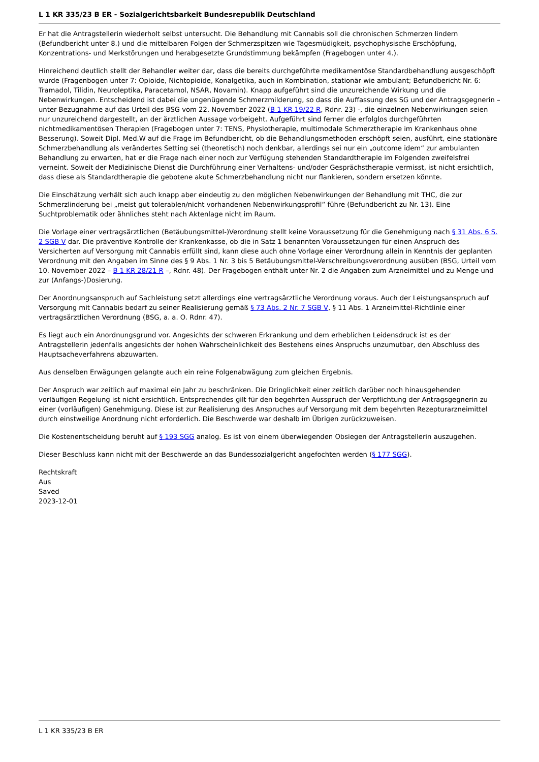L 1 KR 335/23 B ER - Sozialgerichtsbarkeit Bundesrepublik Deutschland
Er hat die Antragstellerin wiederholt selbst untersucht. Die Behandlung mit Cannabis soll die chronischen Schmerzen lindern (Befundbericht unter 8.) und die mittelbaren Folgen der Schmerzspitzen wie Tagesmüdigkeit, psychophysische Erschöpfung, Konzentrations- und Merkstörungen und herabgesetzte Grundstimmung bekämpfen (Fragebogen unter 4.).
Hinreichend deutlich stellt der Behandler weiter dar, dass die bereits durchgeführte medikamentöse Standardbehandlung ausgeschöpft wurde (Fragenbogen unter 7: Opioide, Nichtopioide, Konalgetika, auch in Kombination, stationär wie ambulant; Befundbericht Nr. 6: Tramadol, Tilidin, Neuroleptika, Paracetamol, NSAR, Novamin). Knapp aufgeführt sind die unzureichende Wirkung und die Nebenwirkungen. Entscheidend ist dabei die ungenügende Schmerzmilderung, so dass die Auffassung des SG und der Antragsgegnerin – unter Bezugnahme auf das Urteil des BSG vom 22. November 2022 (B 1 KR 19/22 R, Rdnr. 23) -, die einzelnen Nebenwirkungen seien nur unzureichend dargestellt, an der ärztlichen Aussage vorbeigeht. Aufgeführt sind ferner die erfolglos durchgeführten nichtmedikamentösen Therapien (Fragebogen unter 7: TENS, Physiotherapie, multimodale Schmerztherapie im Krankenhaus ohne Besserung). Soweit Dipl. Med.W auf die Frage im Befundbericht, ob die Behandlungsmethoden erschöpft seien, ausführt, eine stationäre Schmerzbehandlung als verändertes Setting sei (theoretisch) noch denkbar, allerdings sei nur ein „outcome idem“ zur ambulanten Behandlung zu erwarten, hat er die Frage nach einer noch zur Verfügung stehenden Standardtherapie im Folgenden zweifelsfrei verneint. Soweit der Medizinische Dienst die Durchführung einer Verhaltens- und/oder Gesprächstherapie vermisst, ist nicht ersichtlich, dass diese als Standardtherapie die gebotene akute Schmerzbehandlung nicht nur flankieren, sondern ersetzen könnte.
Die Einschätzung verhält sich auch knapp aber eindeutig zu den möglichen Nebenwirkungen der Behandlung mit THC, die zur Schmerzlinderung bei „meist gut tolerablen/nicht vorhandenen Nebenwirkungsprofil“ führe (Befundbericht zu Nr. 13). Eine Suchtproblematik oder ähnliches steht nach Aktenlage nicht im Raum.
Die Vorlage einer vertragsärztlichen (Betäubungsmittel-)Verordnung stellt keine Voraussetzung für die Genehmigung nach § 31 Abs. 6 S. 2 SGB V dar. Die präventive Kontrolle der Krankenkasse, ob die in Satz 1 benannten Voraussetzungen für einen Anspruch des Versicherten auf Versorgung mit Cannabis erfüllt sind, kann diese auch ohne Vorlage einer Verordnung allein in Kenntnis der geplanten Verordnung mit den Angaben im Sinne des § 9 Abs. 1 Nr. 3 bis 5 Betäubungsmittel-Verschreibungsverordnung ausüben (BSG, Urteil vom 10. November 2022 – B 1 KR 28/21 R –, Rdnr. 48). Der Fragebogen enthält unter Nr. 2 die Angaben zum Arzneimittel und zu Menge und zur (Anfangs-)Dosierung.
Der Anordnungsanspruch auf Sachleistung setzt allerdings eine vertragsärztliche Verordnung voraus. Auch der Leistungsanspruch auf Versorgung mit Cannabis bedarf zu seiner Realisierung gemäß § 73 Abs. 2 Nr. 7 SGB V, § 11 Abs. 1 Arzneimittel-Richtlinie einer vertragsärztlichen Verordnung (BSG, a. a. O. Rdnr. 47).
Es liegt auch ein Anordnungsgrund vor. Angesichts der schweren Erkrankung und dem erheblichen Leidensdruck ist es der Antragstellerin jedenfalls angesichts der hohen Wahrscheinlichkeit des Bestehens eines Anspruchs unzumutbar, den Abschluss des Hauptsacheverfahrens abzuwarten.
Aus denselben Erwägungen gelangte auch ein reine Folgenabwägung zum gleichen Ergebnis.
Der Anspruch war zeitlich auf maximal ein Jahr zu beschränken. Die Dringlichkeit einer zeitlich darüber noch hinausgehenden vorläufigen Regelung ist nicht ersichtlich. Entsprechendes gilt für den begehrten Ausspruch der Verpflichtung der Antragsgegnerin zu einer (vorläufigen) Genehmigung. Diese ist zur Realisierung des Anspruches auf Versorgung mit dem begehrten Rezepturarzneimittel durch einstweilige Anordnung nicht erforderlich. Die Beschwerde war deshalb im Übrigen zurückzuweisen.
Die Kostenentscheidung beruht auf § 193 SGG analog. Es ist von einem überwiegenden Obsiegen der Antragstellerin auszugehen.
Dieser Beschluss kann nicht mit der Beschwerde an das Bundessozialgericht angefochten werden (§ 177 SGG).
Rechtskraft
Aus
Saved
2023-12-01
L 1 KR 335/23 B ER